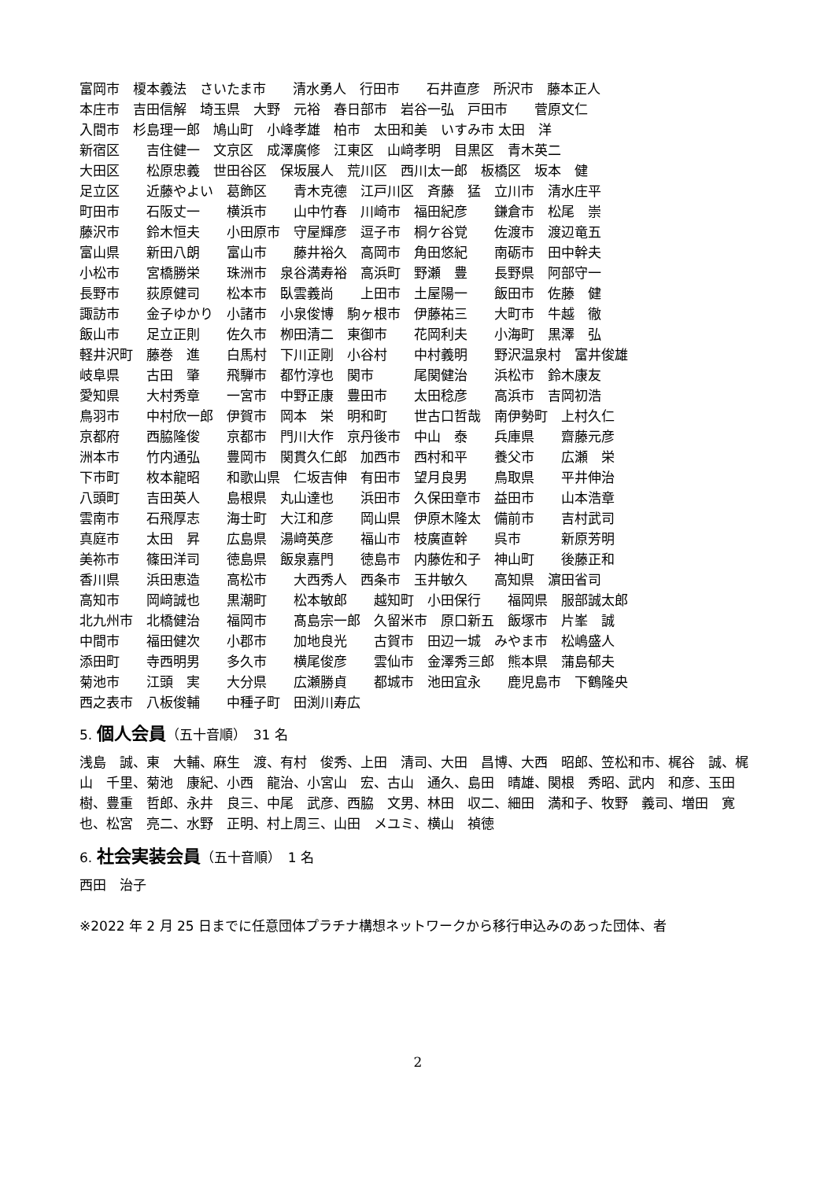富岡市　榎本義法　さいたま市　　清水勇人　行田市　　石井直彦　所沢市　藤本正人
本庄市　吉田信解　埼玉県　大野　元裕　春日部市　岩谷一弘　戸田市　　菅原文仁
入間市　杉島理一郎　鳩山町　小峰孝雄　柏市　太田和美　いすみ市 太田　洋
新宿区　　吉住健一　文京区　成澤廣修　江東区　山﨑孝明　目黒区　青木英二
大田区　　松原忠義　世田谷区　保坂展人　荒川区　西川太一郎　板橋区　坂本　健
足立区　　近藤やよい　葛飾区　　青木克德　江戸川区　斉藤　猛　立川市　清水庄平
町田市　　石阪丈一　　横浜市　　山中竹春　川崎市　福田紀彦　　鎌倉市　松尾　崇
藤沢市　　鈴木恒夫　　小田原市　守屋輝彦　逗子市　桐ケ谷覚　　佐渡市　渡辺竜五
富山県　　新田八朗　　富山市　　藤井裕久　高岡市　角田悠紀　　南砺市　田中幹夫
小松市　　宮橋勝栄　　珠洲市　泉谷満寿裕　高浜町　野瀬　豊　　長野県　阿部守一
長野市　　荻原健司　　松本市　臥雲義尚　　上田市　土屋陽一　　飯田市　佐藤　健
諏訪市　　金子ゆかり　小諸市　小泉俊博　駒ヶ根市　伊藤祐三　　大町市　牛越　徹
飯山市　　足立正則　　佐久市　栁田清二　東御市　　花岡利夫　　小海町　黒澤　弘
軽井沢町　藤巻　進　　白馬村　下川正剛　小谷村　　中村義明　　野沢温泉村　富井俊雄
岐阜県　　古田　肇　　飛騨市　都竹淳也　関市　　　尾関健治　　浜松市　鈴木康友
愛知県　　大村秀章　　一宮市　中野正康　豊田市　　太田稔彦　　高浜市　吉岡初浩
鳥羽市　　中村欣一郎　伊賀市　岡本　栄　明和町　　世古口哲哉　南伊勢町　上村久仁
京都府　　西脇隆俊　　京都市　門川大作　京丹後市　中山　泰　　兵庫県　　齋藤元彦
洲本市　　竹内通弘　　豊岡市　関貫久仁郎　加西市　西村和平　　養父市　　広瀬　栄
下市町　　枚本龍昭　　和歌山県　仁坂吉伸　有田市　望月良男　　鳥取県　　平井伸治
八頭町　　吉田英人　　島根県　丸山達也　　浜田市　久保田章市　益田市　　山本浩章
雲南市　　石飛厚志　　海士町　大江和彦　　岡山県　伊原木隆太　備前市　　吉村武司
真庭市　　太田　昇　　広島県　湯﨑英彦　　福山市　枝廣直幹　　呉市　　　新原芳明
美祢市　　篠田洋司　　徳島県　飯泉嘉門　　徳島市　内藤佐和子　神山町　　後藤正和
香川県　　浜田恵造　　高松市　　大西秀人　西条市　玉井敏久　　高知県　濵田省司
高知市　　岡﨑誠也　　黒潮町　　松本敏郎　　越知町　小田保行　　福岡県　服部誠太郎
北九州市　北橋健治　　福岡市　　髙島宗一郎　久留米市　原口新五　飯塚市　片峯　誠
中間市　　福田健次　　小郡市　　加地良光　　古賀市　田辺一城　みやま市　松嶋盛人
添田町　　寺西明男　　多久市　　横尾俊彦　　雲仙市　金澤秀三郎　熊本県　蒲島郁夫
菊池市　　江頭　実　　大分県　　広瀬勝貞　　都城市　池田宜永　　鹿児島市　下鶴隆央
西之表市　八板俊輔　　中種子町　田渕川寿広
5. 個人会員（五十音順）　31 名
浅島　誠、東　大輔、麻生　渡、有村　俊秀、上田　清司、大田　昌博、大西　昭郎、笠松和市、梶谷　誠、梶山　千里、菊池　康紀、小西　龍治、小宮山　宏、古山　通久、島田　晴雄、関根　秀昭、武内　和彦、玉田　樹、豊重　哲郎、永井　良三、中尾　武彦、西脇　文男、林田　収二、細田　満和子、牧野　義司、増田　寛也、松宮　亮二、水野　正明、村上周三、山田　メユミ、横山　禎徳
6. 社会実装会員（五十音順）　1 名
西田　治子
※2022 年 2 月 25 日までに任意団体プラチナ構想ネットワークから移行申込みのあった団体、者
2